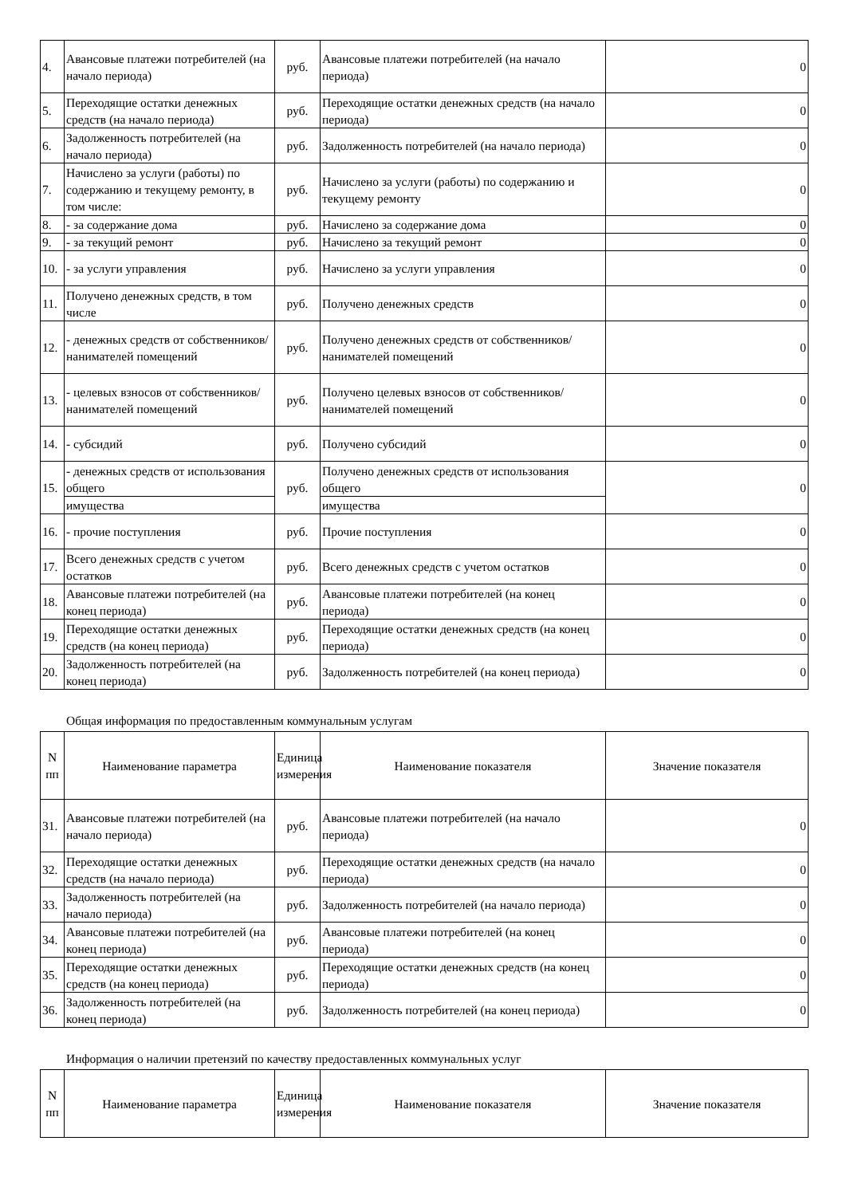| 4. | Авансовые платежи потребителей (на начало периода) | руб. | Авансовые платежи потребителей (на начало периода) | 0 |
| 5. | Переходящие остатки денежных средств (на начало периода) | руб. | Переходящие остатки денежных средств (на начало периода) | 0 |
| 6. | Задолженность потребителей (на начало периода) | руб. | Задолженность потребителей (на начало периода) | 0 |
| 7. | Начислено за услуги (работы) по содержанию и текущему ремонту, в том числе: | руб. | Начислено за услуги (работы) по содержанию и текущему ремонту | 0 |
| 8. | - за содержание дома | руб. | Начислено за содержание дома | 0 |
| 9. | - за текущий ремонт | руб. | Начислено за текущий ремонт | 0 |
| 10. | - за услуги управления | руб. | Начислено за услуги управления | 0 |
| 11. | Получено денежных средств, в том числе | руб. | Получено денежных средств | 0 |
| 12. | - денежных средств от собственников/ нанимателей помещений | руб. | Получено денежных средств от собственников/нанимателей помещений | 0 |
| 13. | - целевых взносов от собственников/ нанимателей помещений | руб. | Получено целевых взносов от собственников/нанимателей помещений | 0 |
| 14. | - субсидий | руб. | Получено субсидий | 0 |
| 15. | - денежных средств от использования общего | руб. | Получено денежных средств от использования общего | 0 |
| | имущества | | имущества | |
| 16. | - прочие поступления | руб. | Прочие поступления | 0 |
| 17. | Всего денежных средств с учетом остатков | руб. | Всего денежных средств с учетом остатков | 0 |
| 18. | Авансовые платежи потребителей (на конец периода) | руб. | Авансовые платежи потребителей (на конец периода) | 0 |
| 19. | Переходящие остатки денежных средств (на конец периода) | руб. | Переходящие остатки денежных средств (на конец периода) | 0 |
| 20. | Задолженность потребителей (на конец периода) | руб. | Задолженность потребителей (на конец периода) | 0 |
Общая информация по предоставленным коммунальным услугам
| N пп | Наименование параметра | Единица измерения | Наименование показателя | Значение показателя |
| --- | --- | --- | --- | --- |
| 31. | Авансовые платежи потребителей (на начало периода) | руб. | Авансовые платежи потребителей (на начало периода) | 0 |
| 32. | Переходящие остатки денежных средств (на начало периода) | руб. | Переходящие остатки денежных средств (на начало периода) | 0 |
| 33. | Задолженность потребителей (на начало периода) | руб. | Задолженность потребителей (на начало периода) | 0 |
| 34. | Авансовые платежи потребителей (на конец периода) | руб. | Авансовые платежи потребителей (на конец периода) | 0 |
| 35. | Переходящие остатки денежных средств (на конец периода) | руб. | Переходящие остатки денежных средств (на конец периода) | 0 |
| 36. | Задолженность потребителей (на конец периода) | руб. | Задолженность потребителей (на конец периода) | 0 |
Информация о наличии претензий по качеству предоставленных коммунальных услуг
| N пп | Наименование параметра | Единица измерения | Наименование показателя | Значение показателя |
| --- | --- | --- | --- | --- |